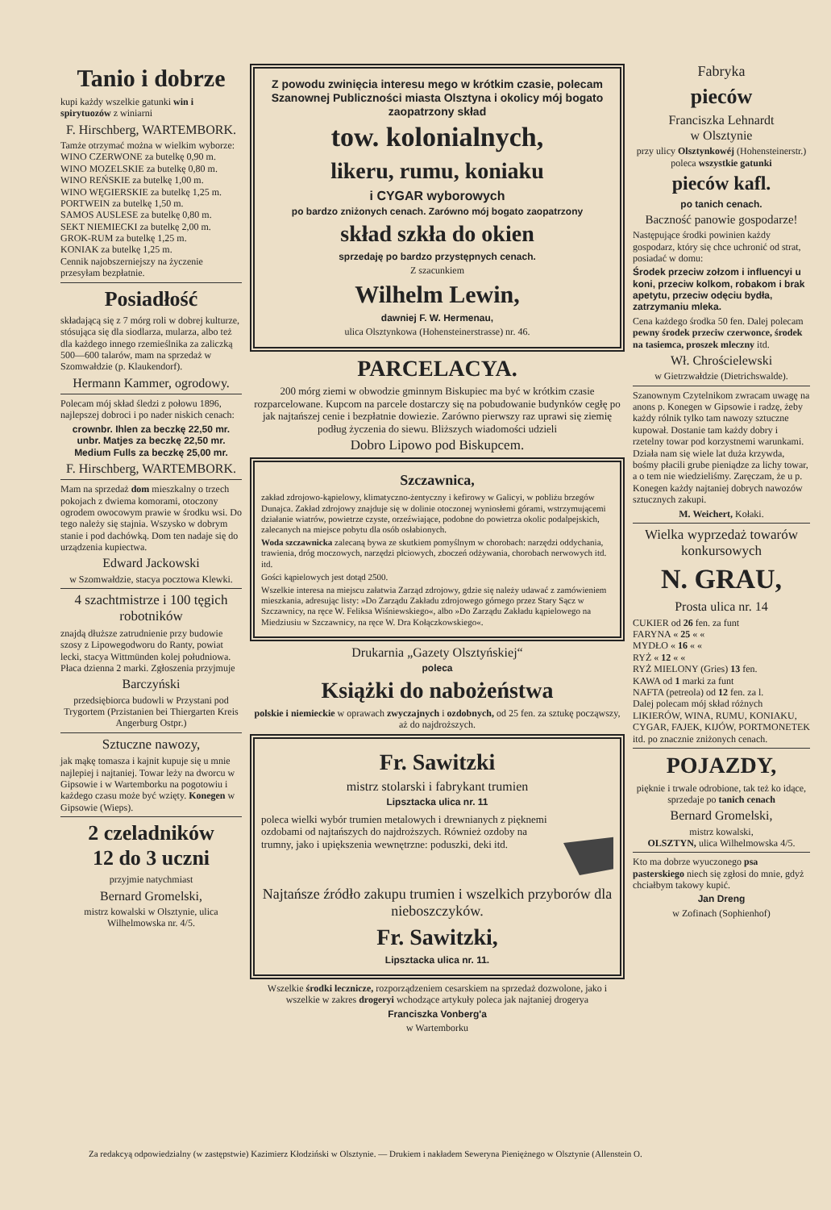Tanio i dobrze
kupi każdy wszelkie gatunki win i spirytuozów z winiarni
F. Hirschberg, WARTEMBORK.
Tamże otrzymać można w wielkim wyborze:
WINO CZERWONE za butelkę 0,90 m.
WINO MOZELSKIE za butelkę 0,80 m.
WINO REŃSKIE za butelkę 1,00 m.
WINO WĘGIERSKIE za butelkę 1,25 m.
PORTWEIN za butelkę 1,50 m.
SAMOS AUSLESE za butelkę 0,80 m.
SEKT NIEMIECKI za butelkę 2,00 m.
GROK-RUM za butelkę 1,25 m.
KONIAK za butelkę 1,25 m.
Cennik najobszerniejszy na życzenie przesyłam bezpłatnie.
Posiadłość
składającą się z 7 mórg roli w dobrej kulturze, stósująca się dla siodlarza, mularza, albo też dla każdego innego rzemieślnika za zaliczką 500—600 talarów, mam na sprzedaż w Szomwałdzie (p. Klaukendorf).
Hermann Kammer, ogrodowy.
Polecam mój skład śledzi z połowu 1896, najlepszej dobroci i po nader niskich cenach:
crownbr. Ihlen za beczkę 22,50 mr.
unbr. Matjes za beczkę 22,50 mr.
Medium Fulls za beczkę 25,00 mr.
F. Hirschberg, WARTEMBORK.
Mam na sprzedaż dom mieszkalny o trzech pokojach z dwiema komorami, otoczony ogrodem owocowym prawie w środku wsi. Do tego należy się stajnia. Wszysko w dobrym stanie i pod dachówką. Dom ten nadaje się do urządzenia kupiectwa.
Edward Jackowski
w Szomwałdzie, stacya pocztowa Klewki.
4 szachtmistrze i 100 tęgich robotników
znajdą dłuższe zatrudnienie przy budowie szosy z Lipowegodworu do Ranty, powiat lecki, stacya Wittmünden kolej południowa. Płaca dzienna 2 marki. Zgłoszenia przyjmuje
Barczyński
przedsiębiorca budowli w Przystani pod Trygortem (Przistanien bei Thiergarten Kreis Angerburg Ostpr.)
Sztuczne nawozy,
jak mąkę tomasza i kajnit kupuje się u mnie najlepiej i najtaniej. Towar leży na dworcu w Gipsowie i w Wartemborku na pogotowiu i każdego czasu może być wzięty. Konegen w Gipsowie (Wieps).
2 czeladników
12 do 3 uczni
przyjmie natychmiast
Bernard Gromelski,
mistrz kowalski w Olsztynie, ulica Wilhelmowska nr. 4/5.
Z powodu zwinięcia interesu mego w krótkim czasie, polecam Szanownej Publiczności miasta Olsztyna i okolicy mój bogato zaopatrzony skład
tow. kolonialnych,
likeru, rumu, koniaku
i CYGAR wyborowych
po bardzo zniżonych cenach. Zarówno mój bogato zaopatrzony
skład szkła do okien
sprzedaję po bardzo przystępnych cenach.
Z szacunkiem
Wilhelm Lewin,
dawniej F. W. Hermenau,
ulica Olsztynkowa (Hohensteinerstrasse) nr. 46.
PARCELACYA.
200 mórg ziemi w obwodzie gminnym Biskupiec ma być w krótkim czasie rozparcelowane. Kupcom na parcele dostarczy się na pobudowanie budynków cegłę po jak najtańszej cenie i bezpłatnie dowiezie. Zarówno pierwszy raz uprawi się ziemię podług życzenia do siewu. Bliższych wiadomości udzieli
Dobro Lipowo pod Biskupcem.
Szczawnica,
zakład zdrojowo-kąpielowy, klimatyczno-żentyczny i kefirowy w Galicyi, w pobliżu brzegów Dunajca. Zakład zdrojowy znajduje się w dolinie otoczonej wyniosłemi górami, wstrzymującemi działanie wiatrów, powietrze czyste, orzeźwiające, podobne do powietrza okolic podalpejskich, zalecanych na miejsce pobytu dla osób osłabionych.
Woda szczawnicka zalecaną bywa ze skutkiem pomyślnym w chorobach: narzędzi oddychania, trawienia, dróg moczowych, narzędzi płciowych, zboczeń odżywania, chorobach nerwowych itd. itd.
Gości kąpielowych jest dotąd 2500.
Wszelkie interesa na miejscu załatwia Zarząd zdrojowy, gdzie się należy udawać z zamówieniem mieszkania, adresując listy: »Do Zarządu Zakładu zdrojowego górnego przez Stary Sącz w Szczawnicy, na ręce W. Feliksa Wiśniewskiego«, albo »Do Zarządu Zakładu kąpielowego na Miedziusiu w Szczawnicy, na ręce W. Dra Kołączkowskiego«.
Drukarnia „Gazety Olsztyńskiej“
poleca
Książki do nabożeństwa
polskie i niemieckie w oprawach zwyczajnych i ozdobnych, od 25 fen. za sztukę począwszy, aż do najdroższych.
Fr. Sawitzki
mistrz stolarski i fabrykant trumien
Lipsztacka ulica nr. 11
poleca wielki wybór trumien metalowych i drewnianych z pięknemi ozdobami od najtańszych do najdroższych. Również ozdoby na trumny, jako i upiększenia wewnętrzne: poduszki, deki itd.
Najtańsze źródło zakupu trumien i wszelkich przyborów dla nieboszczyków.
Fr. Sawitzki,
Lipsztacka ulica nr. 11.
Wszelkie środki lecznicze, rozporządzeniem cesarskiem na sprzedaż dozwolone, jako i wszelkie w zakres drogeryi wchodzące artykuły poleca jak najtaniej drogerya
Franciszka Vonberg'a
w Wartemborku
Fabryka
pieców
Franciszka Lehnardt
w Olsztynie
przy ulicy Olsztynkowéj (Hohensteinerstr.) poleca wszystkie gatunki
pieców kafl.
po tanich cenach.
Baczność panowie gospodarze!
Następujące środki powinien każdy gospodarz, który się chce uchronić od strat, posiadać w domu:
Środek przeciw zołzom i influencyi u koni, przeciw kolkom, robakom i brak apetytu, przeciw odęciu bydła, zatrzymaniu mleka.
Cena każdego środka 50 fen. Dalej polecam pewny środek przeciw czerwonce, środek na tasiemca, proszek mleczny itd.
Wł. Chrościelewski
w Gietrzwałdzie (Dietrichswalde).
Szanownym Czytelnikom zwracam uwagę na anons p. Konegen w Gipsowie i radzę, żeby każdy rólnik tylko tam nawozy sztuczne kupował. Dostanie tam każdy dobry i rzetelny towar pod korzystnemi warunkami. Działa nam się wiele lat duża krzywda, bośmy płacili grube pieniądze za lichy towar, a o tem nie wiedzieliśmy. Zaręczam, że u p. Konegen każdy najtaniej dobrych nawozów sztucznych zakupi.
M. Weichert, Kołaki.
Wielka wyprzedaż towarów konkursowych
N. GRAU,
Prosta ulica nr. 14
CUKIER od 26 fen. za funt
FARYNA « 25 « «
MYDŁO « 16 « «
RYŻ « 12 « «
RYŻ MIELONY (Gries) 13 fen.
KAWA od 1 marki za funt
NAFTA (petreola) od 12 fen. za l.
Dalej polecam mój skład różnych LIKIERÓW, WINA, RUMU, KONIAKU, CYGAR, FAJEK, KIJÓW, PORTMONETEK itd. po znacznie zniżonych cenach.
POJAZDY,
pięknie i trwale odrobione, tak też ko idące, sprzedaje po tanich cenach
Bernard Gromelski,
mistrz kowalski,
OLSZTYN, ulica Wilhelmowska 4/5.
Kto ma dobrze wyuczonego psa pasterskiego niech się zgłosi do mnie, gdyż chciałbym takowy kupić.
Jan Dreng
w Zofinach (Sophienhof)
Za redakcyą odpowiedzialny (w zastępstwie) Kazimierz Kłodziński w Olsztynie. — Drukiem i nakładem Seweryna Pieniężnego w Olsztynie (Allenstein O.